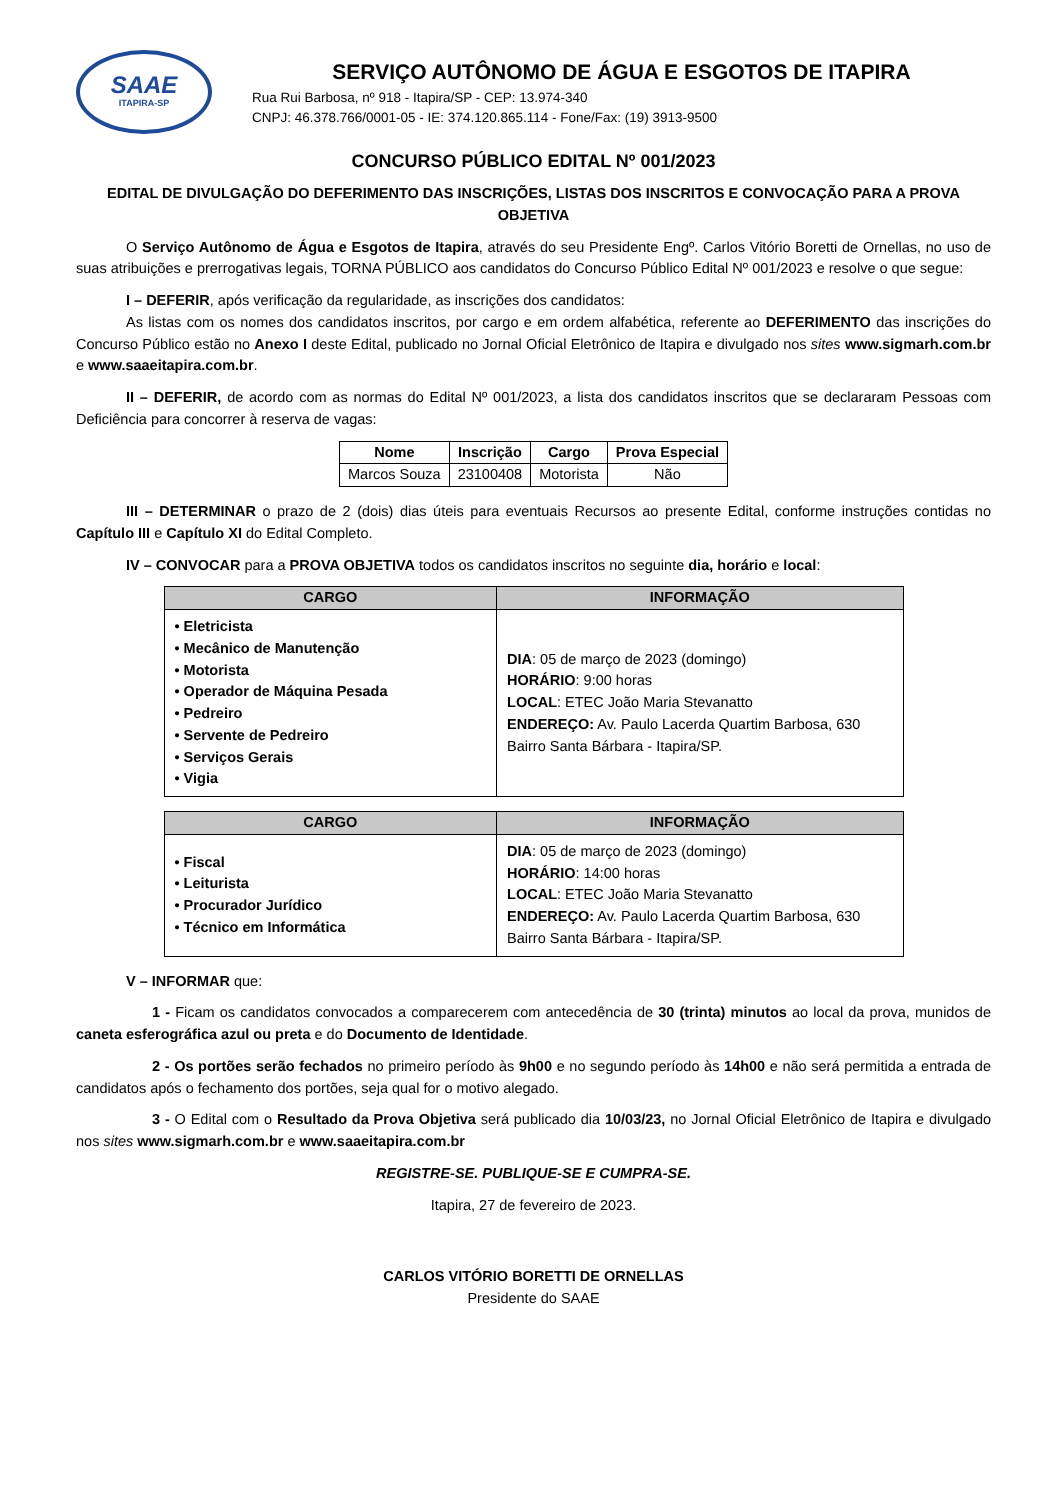SAAE
ITAPIRA-SP
SERVIÇO AUTÔNOMO DE ÁGUA E ESGOTOS DE ITAPIRA
Rua Rui Barbosa, nº 918 - Itapira/SP - CEP: 13.974-340
CNPJ: 46.378.766/0001-05 - IE: 374.120.865.114 - Fone/Fax: (19) 3913-9500
CONCURSO PÚBLICO EDITAL Nº 001/2023
EDITAL DE DIVULGAÇÃO DO DEFERIMENTO DAS INSCRIÇÕES, LISTAS DOS INSCRITOS E CONVOCAÇÃO PARA A PROVA OBJETIVA
O Serviço Autônomo de Água e Esgotos de Itapira, através do seu Presidente Engº. Carlos Vitório Boretti de Ornellas, no uso de suas atribuições e prerrogativas legais, TORNA PÚBLICO aos candidatos do Concurso Público Edital Nº 001/2023 e resolve o que segue:
I – DEFERIR, após verificação da regularidade, as inscrições dos candidatos:
As listas com os nomes dos candidatos inscritos, por cargo e em ordem alfabética, referente ao DEFERIMENTO das inscrições do Concurso Público estão no Anexo I deste Edital, publicado no Jornal Oficial Eletrônico de Itapira e divulgado nos sites www.sigmarh.com.br e www.saaeitapira.com.br.
II – DEFERIR, de acordo com as normas do Edital Nº 001/2023, a lista dos candidatos inscritos que se declararam Pessoas com Deficiência para concorrer à reserva de vagas:
| Nome | Inscrição | Cargo | Prova Especial |
| --- | --- | --- | --- |
| Marcos Souza | 23100408 | Motorista | Não |
III – DETERMINAR o prazo de 2 (dois) dias úteis para eventuais Recursos ao presente Edital, conforme instruções contidas no Capítulo III e Capítulo XI do Edital Completo.
IV – CONVOCAR para a PROVA OBJETIVA todos os candidatos inscritos no seguinte dia, horário e local:
| CARGO | INFORMAÇÃO |
| --- | --- |
| • Eletricista • Mecânico de Manutenção • Motorista • Operador de Máquina Pesada • Pedreiro • Servente de Pedreiro • Serviços Gerais • Vigia | DIA : 05 de março de 2023 (domingo) HORÁRIO : 9:00 horas LOCAL : ETEC João Maria Stevanatto ENDEREÇO: Av. Paulo Lacerda Quartim Barbosa, 630 Bairro Santa Bárbara - Itapira/SP. |
| CARGO | INFORMAÇÃO |
| --- | --- |
| • Fiscal • Leiturista • Procurador Jurídico • Técnico em Informática | DIA : 05 de março de 2023 (domingo) HORÁRIO : 14:00 horas LOCAL : ETEC João Maria Stevanatto ENDEREÇO: Av. Paulo Lacerda Quartim Barbosa, 630 Bairro Santa Bárbara - Itapira/SP. |
V – INFORMAR que:
1 - Ficam os candidatos convocados a comparecerem com antecedência de 30 (trinta) minutos ao local da prova, munidos de caneta esferográfica azul ou preta e do Documento de Identidade.
2 - Os portões serão fechados no primeiro período às 9h00 e no segundo período às 14h00 e não será permitida a entrada de candidatos após o fechamento dos portões, seja qual for o motivo alegado.
3 - O Edital com o Resultado da Prova Objetiva será publicado dia 10/03/23, no Jornal Oficial Eletrônico de Itapira e divulgado nos sites www.sigmarh.com.br e www.saaeitapira.com.br
REGISTRE-SE. PUBLIQUE-SE E CUMPRA-SE.
Itapira, 27 de fevereiro de 2023.
CARLOS VITÓRIO BORETTI DE ORNELLAS
Presidente do SAAE